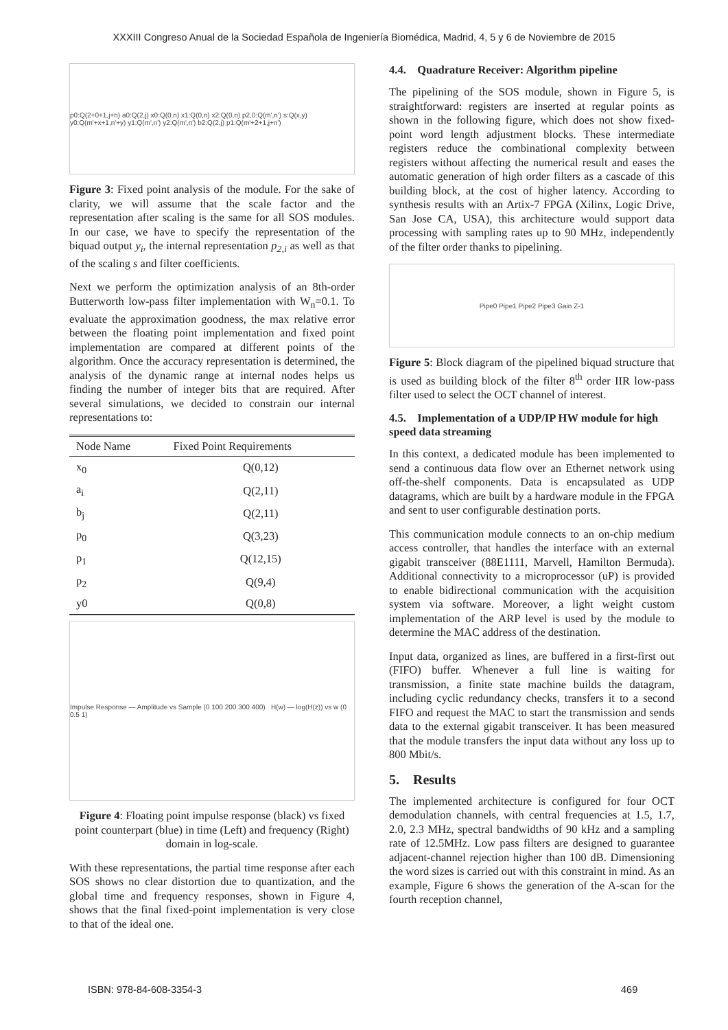XXXIII Congreso Anual de la Sociedad Española de Ingeniería Biomédica, Madrid, 4, 5 y 6 de Noviembre de 2015
p0:Q(2+0+1,j+n) a0:Q(2,j) x0:Q(0,n) x1:Q(0,n) x2:Q(0,n) p2,0:Q(m',n') s:Q(x,y) y0:Q(m'+x+1,n'+y) y1:Q(m',n') y2:Q(m',n') b2:Q(2,j) p1:Q(m'+2+1,j+n')
Figure 3: Fixed point analysis of the module. For the sake of clarity, we will assume that the scale factor and the representation after scaling is the same for all SOS modules. In our case, we have to specify the representation of the biquad output y<sub>i</sub>, the internal representation p<sub>2,i</sub> as well as that of the scaling s and filter coefficients.
Next we perform the optimization analysis of an 8th-order Butterworth low-pass filter implementation with W<sub>n</sub>=0.1. To evaluate the approximation goodness, the max relative error between the floating point implementation and fixed point implementation are compared at different points of the algorithm. Once the accuracy representation is determined, the analysis of the dynamic range at internal nodes helps us finding the number of integer bits that are required. After several simulations, we decided to constrain our internal representations to:
| Node Name | Fixed Point Requirements |
| --- | --- |
| x<sub>0</sub> | Q(0,12) |
| a<sub>i</sub> | Q(2,11) |
| b<sub>j</sub> | Q(2,11) |
| p<sub>0</sub> | Q(3,23) |
| p<sub>1</sub> | Q(12,15) |
| p<sub>2</sub> | Q(9,4) |
| y0 | Q(0,8) |
Impulse Response — Amplitude vs Sample (0 100 200 300 400) H(w) — log(H(z)) vs w (0 0.5 1)
Figure 4: Floating point impulse response (black) vs fixed point counterpart (blue) in time (Left) and frequency (Right) domain in log-scale.
With these representations, the partial time response after each SOS shows no clear distortion due to quantization, and the global time and frequency responses, shown in Figure 4, shows that the final fixed-point implementation is very close to that of the ideal one.
4.4. Quadrature Receiver: Algorithm pipeline
The pipelining of the SOS module, shown in Figure 5, is straightforward: registers are inserted at regular points as shown in the following figure, which does not show fixed-point word length adjustment blocks. These intermediate registers reduce the combinational complexity between registers without affecting the numerical result and eases the automatic generation of high order filters as a cascade of this building block, at the cost of higher latency. According to synthesis results with an Artix-7 FPGA (Xilinx, Logic Drive, San Jose CA, USA), this architecture would support data processing with sampling rates up to 90 MHz, independently of the filter order thanks to pipelining.
Pipe0 Pipe1 Pipe2 Pipe3 Gain Z-1
Figure 5: Block diagram of the pipelined biquad structure that is used as building block of the filter 8<sup>th</sup> order IIR low-pass filter used to select the OCT channel of interest.
4.5. Implementation of a UDP/IP HW module for high speed data streaming
In this context, a dedicated module has been implemented to send a continuous data flow over an Ethernet network using off-the-shelf components. Data is encapsulated as UDP datagrams, which are built by a hardware module in the FPGA and sent to user configurable destination ports.
This communication module connects to an on-chip medium access controller, that handles the interface with an external gigabit transceiver (88E1111, Marvell, Hamilton Bermuda). Additional connectivity to a microprocessor (uP) is provided to enable bidirectional communication with the acquisition system via software. Moreover, a light weight custom implementation of the ARP level is used by the module to determine the MAC address of the destination.
Input data, organized as lines, are buffered in a first-first out (FIFO) buffer. Whenever a full line is waiting for transmission, a finite state machine builds the datagram, including cyclic redundancy checks, transfers it to a second FIFO and request the MAC to start the transmission and sends data to the external gigabit transceiver. It has been measured that the module transfers the input data without any loss up to 800 Mbit/s.
5. Results
The implemented architecture is configured for four OCT demodulation channels, with central frequencies at 1.5, 1.7, 2.0, 2.3 MHz, spectral bandwidths of 90 kHz and a sampling rate of 12.5MHz. Low pass filters are designed to guarantee adjacent-channel rejection higher than 100 dB. Dimensioning the word sizes is carried out with this constraint in mind. As an example, Figure 6 shows the generation of the A-scan for the fourth reception channel,
ISBN: 978-84-608-3354-3 469